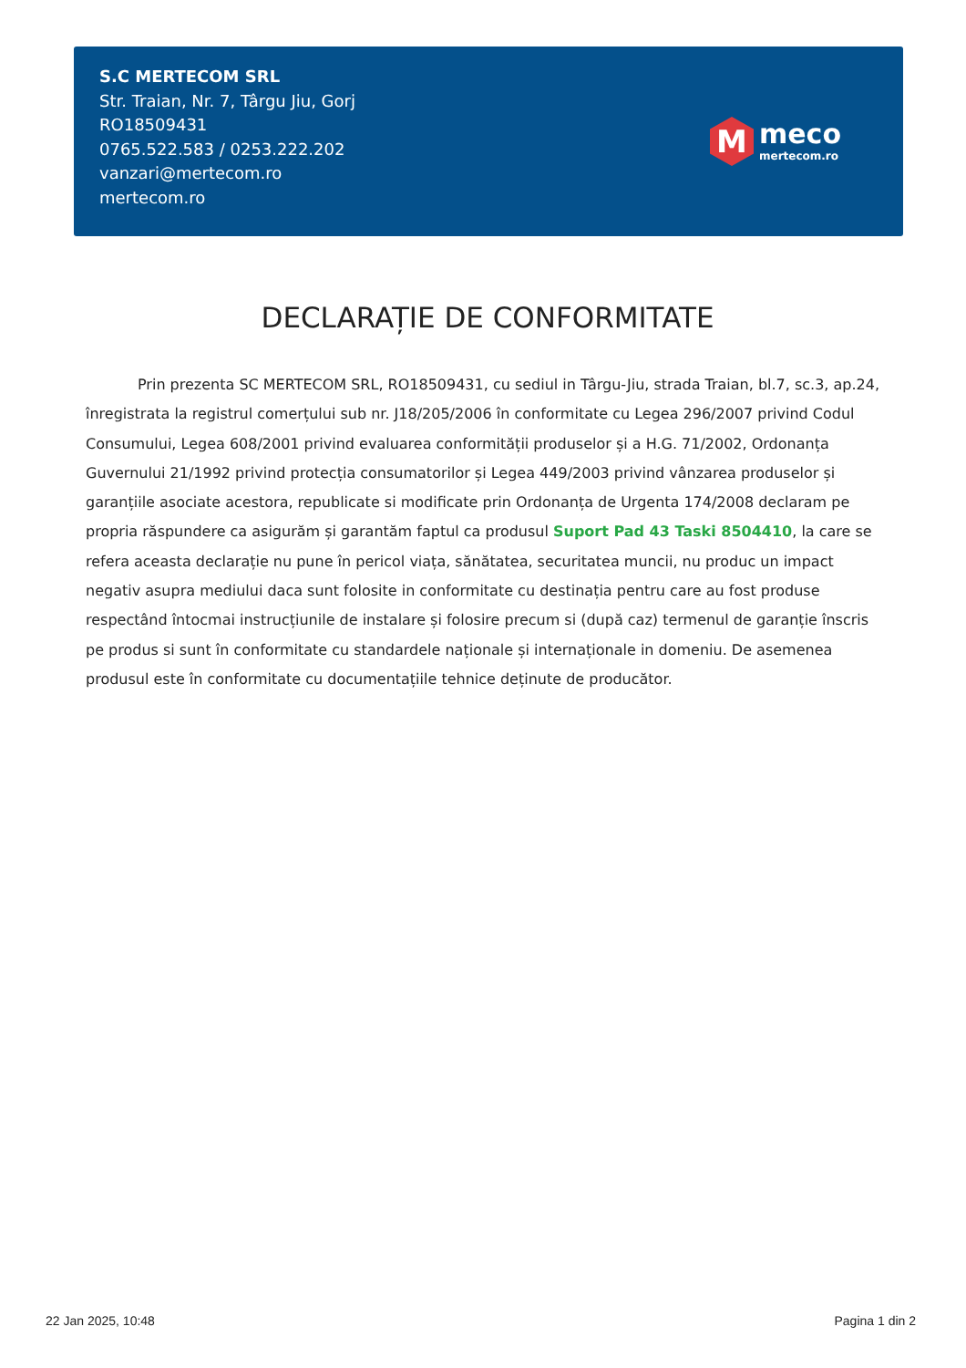S.C MERTECOM SRL
Str. Traian, Nr. 7, Târgu Jiu, Gorj
RO18509431
0765.522.583 / 0253.222.202
vanzari@mertecom.ro
mertecom.ro
M
meco
mertecom.ro
DECLARAȚIE DE CONFORMITATE
Prin prezenta SC MERTECOM SRL, RO18509431, cu sediul in Târgu-Jiu, strada Traian, bl.7, sc.3, ap.24, înregistrata la registrul comerțului sub nr. J18/205/2006 în conformitate cu Legea 296/2007 privind Codul Consumului, Legea 608/2001 privind evaluarea conformității produselor și a H.G. 71/2002, Ordonanța Guvernului 21/1992 privind protecția consumatorilor și Legea 449/2003 privind vânzarea produselor și garanțiile asociate acestora, republicate si modificate prin Ordonanța de Urgenta 174/2008 declaram pe propria răspundere ca asigurăm și garantăm faptul ca produsul Suport Pad 43 Taski 8504410, la care se refera aceasta declarație nu pune în pericol viața, sănătatea, securitatea muncii, nu produc un impact negativ asupra mediului daca sunt folosite in conformitate cu destinația pentru care au fost produse respectând întocmai instrucțiunile de instalare și folosire precum si (după caz) termenul de garanție înscris pe produs si sunt în conformitate cu standardele naționale și internaționale in domeniu. De asemenea produsul este în conformitate cu documentațiile tehnice deținute de producător.
22 Jan 2025, 10:48 Pagina 1 din 2